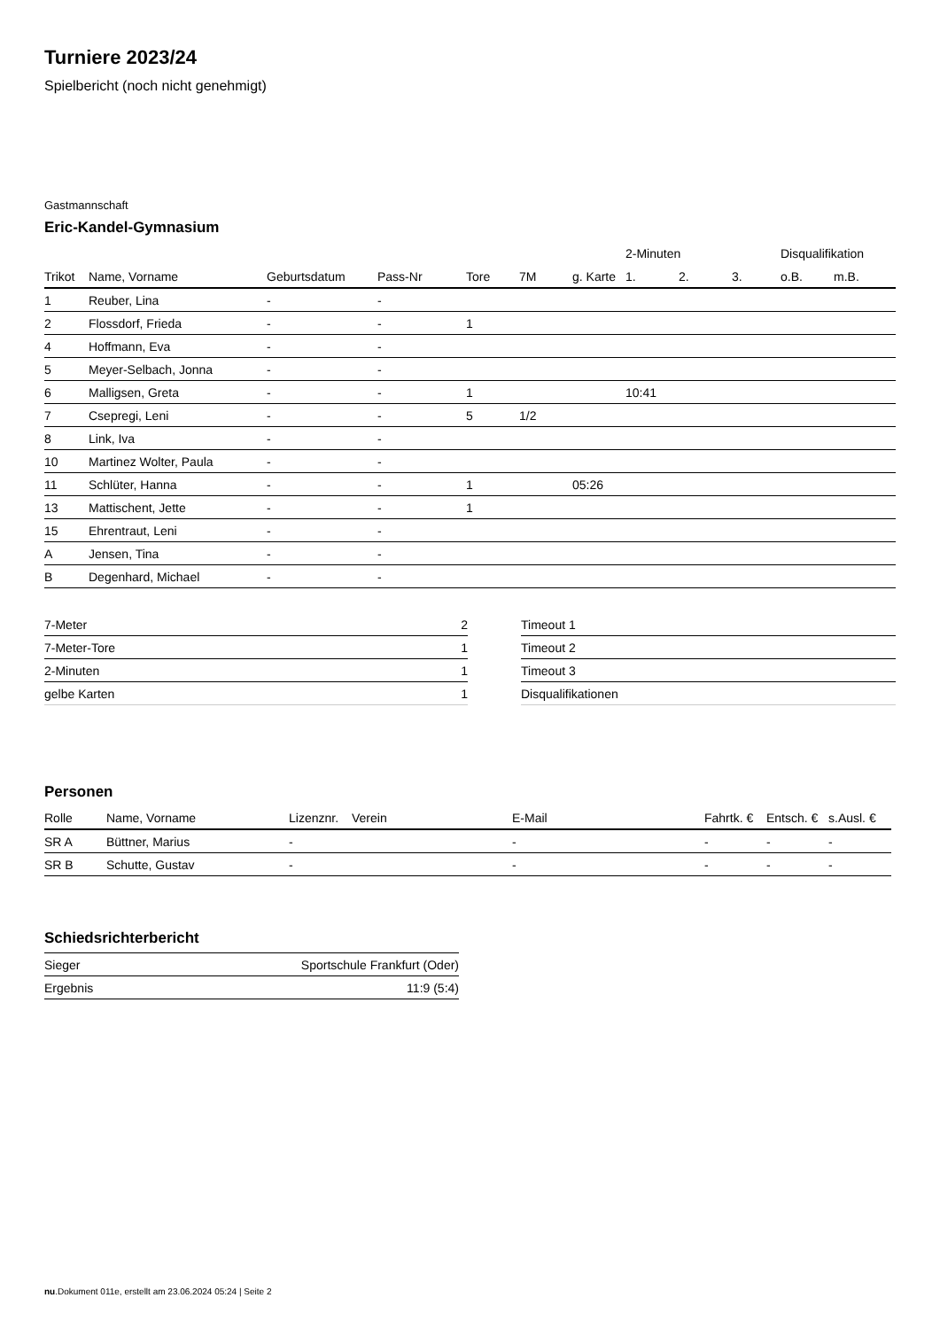Turniere 2023/24
Spielbericht (noch nicht genehmigt)
Gastmannschaft
Eric-Kandel-Gymnasium
| | | | | | | | 2-Minuten | | | Disqualifikation | |
| --- | --- | --- | --- | --- | --- | --- | --- | --- | --- | --- | --- |
| Trikot | Name, Vorname | Geburtsdatum | Pass-Nr | Tore | 7M | g. Karte | 1. | 2. | 3. | o.B. | m.B. |
| 1 | Reuber, Lina | - | - | | | | | | | | |
| 2 | Flossdorf, Frieda | - | - | 1 | | | | | | | |
| 4 | Hoffmann, Eva | - | - | | | | | | | | |
| 5 | Meyer-Selbach, Jonna | - | - | | | | | | | | |
| 6 | Malligsen, Greta | - | - | 1 | | | 10:41 | | | | |
| 7 | Csepregi, Leni | - | - | 5 | 1/2 | | | | | | |
| 8 | Link, Iva | - | - | | | | | | | | |
| 10 | Martinez Wolter, Paula | - | - | | | | | | | | |
| 11 | Schlüter, Hanna | - | - | 1 | | 05:26 | | | | | |
| 13 | Mattischent, Jette | - | - | 1 | | | | | | | |
| 15 | Ehrentraut, Leni | - | - | | | | | | | | |
| A | Jensen, Tina | - | - | | | | | | | | |
| B | Degenhard, Michael | - | - | | | | | | | | |
| 7-Meter | 2 |
| 7-Meter-Tore | 1 |
| 2-Minuten | 1 |
| gelbe Karten | 1 |
| Timeout 1 |
| Timeout 2 |
| Timeout 3 |
| Disqualifikationen |
Personen
| Rolle | Name, Vorname | Lizenznr. | Verein | E-Mail | Fahrtk. € | Entsch. € | s.Ausl. € |
| --- | --- | --- | --- | --- | --- | --- | --- |
| SR A | Büttner, Marius | - | | - | - | - | - |
| SR B | Schutte, Gustav | - | | - | - | - | - |
Schiedsrichterbericht
| Sieger | Sportschule Frankfurt (Oder) |
| Ergebnis | 11:9 (5:4) |
nu.Dokument 011e, erstellt am 23.06.2024 05:24 | Seite 2